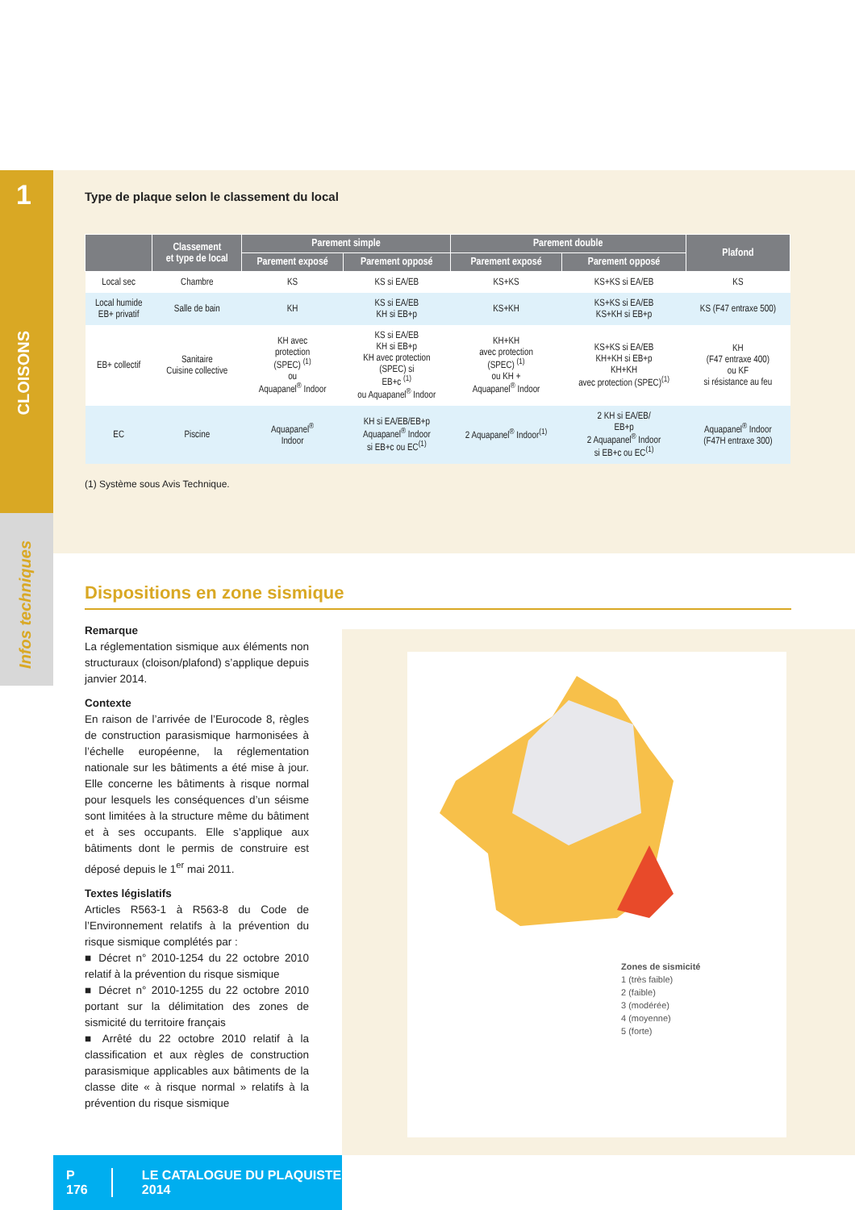1
CLOISONS
Infos techniques
Type de plaque selon le classement du local
| | Classement et type de local | Parement simple | | Parement double | | Plafond |
| --- | --- | --- | --- | --- | --- | --- |
| | | Parement exposé | Parement opposé | Parement exposé | Parement opposé | |
| Local sec | Chambre | KS | KS si EA/EB | KS+KS | KS+KS si EA/EB | KS |
| Local humide EB+ privatif | Salle de bain | KH | KS si EA/EB KH si EB+p | KS+KH | KS+KS si EA/EB KS+KH si EB+p | KS (F47 entraxe 500) |
| EB+ collectif | Sanitaire Cuisine collective | KH avec protection (SPEC) <sup>(1)</sup> ou Aquapanel<sup>®</sup> Indoor | KS si EA/EB KH si EB+p KH avec protection (SPEC) si EB+c <sup>(1)</sup> ou Aquapanel<sup>®</sup> Indoor | KH+KH avec protection (SPEC) <sup>(1)</sup> ou KH + Aquapanel<sup>®</sup> Indoor | KS+KS si EA/EB KH+KH si EB+p KH+KH avec protection (SPEC)<sup>(1)</sup> | KH (F47 entraxe 400) ou KF si résistance au feu |
| EC | Piscine | Aquapanel<sup>®</sup> Indoor | KH si EA/EB/EB+p Aquapanel<sup>®</sup> Indoor si EB+c ou EC<sup>(1)</sup> | 2 Aquapanel<sup>®</sup> Indoor<sup>(1)</sup> | 2 KH si EA/EB/ EB+p 2 Aquapanel<sup>®</sup> Indoor si EB+c ou EC<sup>(1)</sup> | Aquapanel<sup>®</sup> Indoor (F47H entraxe 300) |
(1) Système sous Avis Technique.
Dispositions en zone sismique
Remarque
La réglementation sismique aux éléments non structuraux (cloison/plafond) s’applique depuis janvier 2014.
Contexte
En raison de l’arrivée de l’Eurocode 8, règles de construction parasismique harmonisées à l’échelle européenne, la réglementation nationale sur les bâtiments a été mise à jour. Elle concerne les bâtiments à risque normal pour lesquels les conséquences d’un séisme sont limitées à la structure même du bâtiment et à ses occupants. Elle s’applique aux bâtiments dont le permis de construire est déposé depuis le 1<sup>er</sup> mai 2011.
Textes législatifs
Articles R563-1 à R563-8 du Code de l’Environnement relatifs à la prévention du risque sismique complétés par :
■ Décret n° 2010-1254 du 22 octobre 2010 relatif à la prévention du risque sismique
■ Décret n° 2010-1255 du 22 octobre 2010 portant sur la délimitation des zones de sismicité du territoire français
■ Arrêté du 22 octobre 2010 relatif à la classification et aux règles de construction parasismique applicables aux bâtiments de la classe dite « à risque normal » relatifs à la prévention du risque sismique
Zones de sismicité
1 (très faible)
2 (faible)
3 (modérée)
4 (moyenne)
5 (forte)
P 176 LE CATALOGUE DU PLAQUISTE 2014